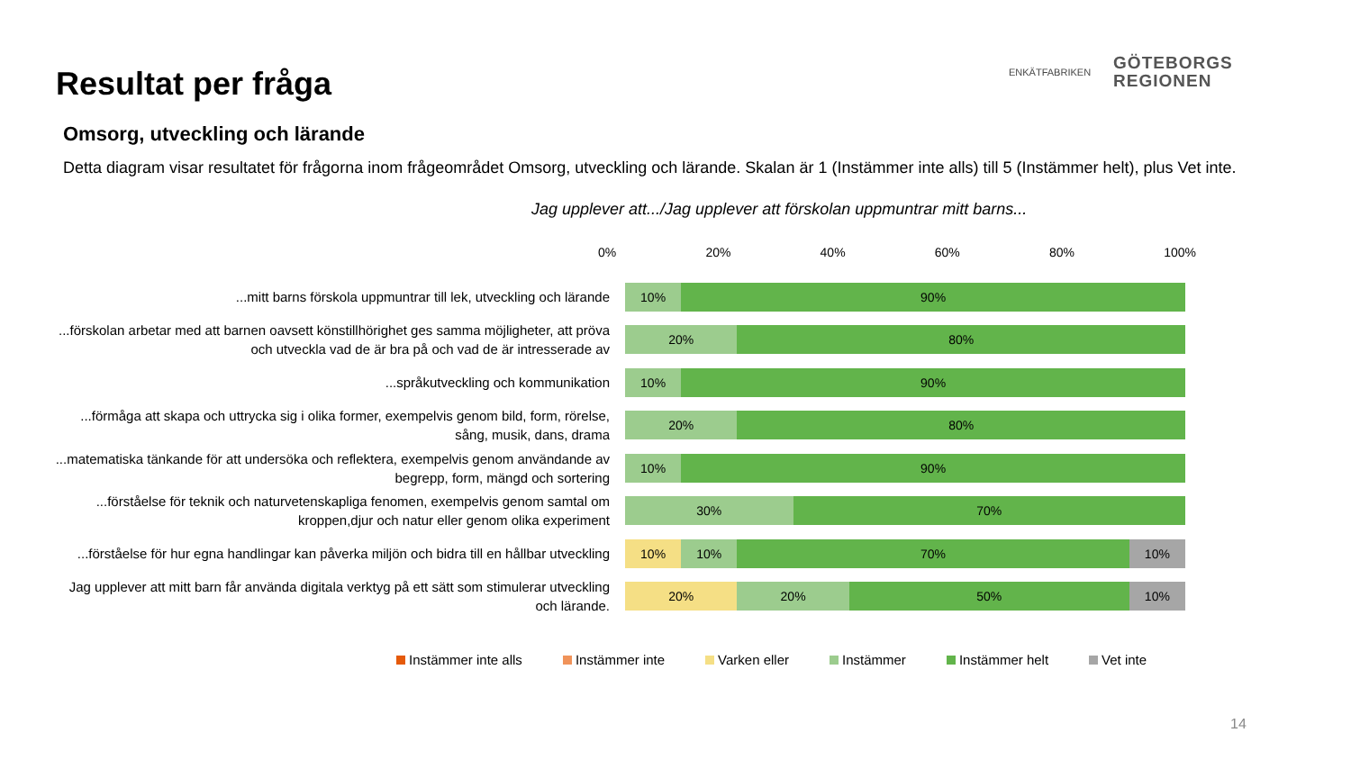Resultat per fråga
ENKÄTFABRIKEN
GÖTEBORGS
REGIONEN
Omsorg, utveckling och lärande
Detta diagram visar resultatet för frågorna inom frågeområdet Omsorg, utveckling och lärande. Skalan är 1 (Instämmer inte alls) till 5 (Instämmer helt), plus Vet inte.
Jag upplever att.../Jag upplever att förskolan uppmuntrar mitt barns...
0% 20% 40% 60% 80% 100%
...mitt barns förskola uppmuntrar till lek, utveckling och lärande
10% 90%
...förskolan arbetar med att barnen oavsett könstillhörighet ges samma möjligheter, att pröva och utveckla vad de är bra på och vad de är intresserade av
20% 80%
...språkutveckling och kommunikation
10% 90%
...förmåga att skapa och uttrycka sig i olika former, exempelvis genom bild, form, rörelse, sång, musik, dans, drama
20% 80%
...matematiska tänkande för att undersöka och reflektera, exempelvis genom användande av begrepp, form, mängd och sortering
10% 90%
...förståelse för teknik och naturvetenskapliga fenomen, exempelvis genom samtal om kroppen,djur och natur eller genom olika experiment
30% 70%
...förståelse för hur egna handlingar kan påverka miljön och bidra till en hållbar utveckling
10% 10% 70% 10%
Jag upplever att mitt barn får använda digitala verktyg på ett sätt som stimulerar utveckling och lärande.
20% 20% 50% 10%
Instämmer inte alls Instämmer inte Varken eller Instämmer Instämmer helt Vet inte
14